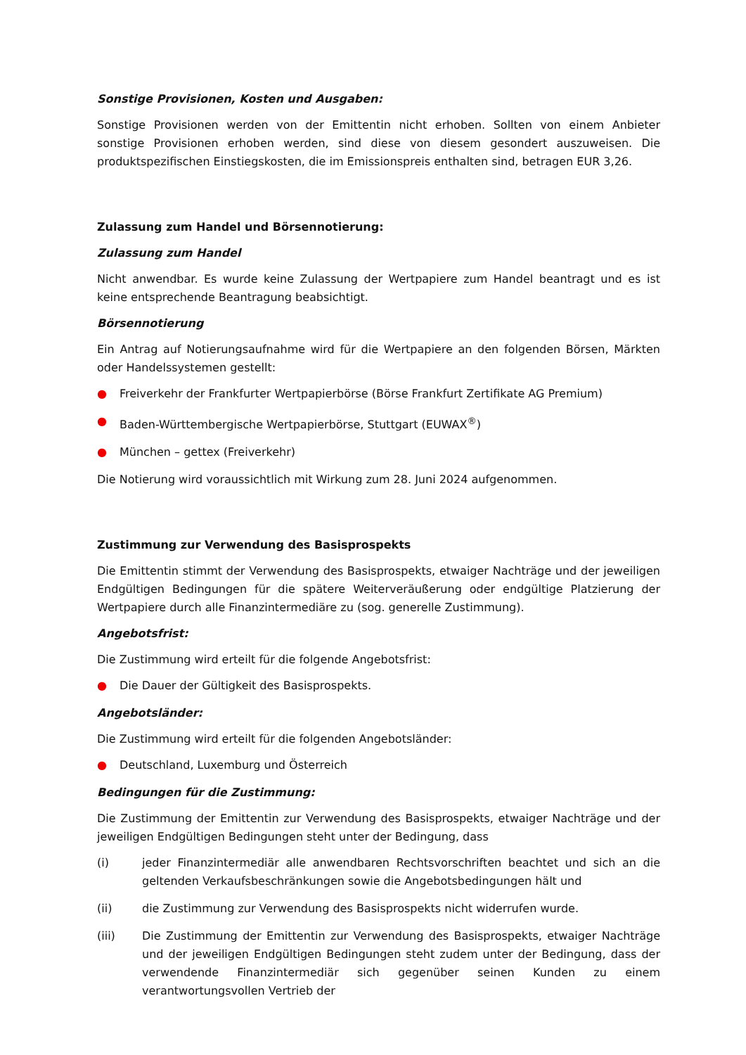Sonstige Provisionen, Kosten und Ausgaben:
Sonstige Provisionen werden von der Emittentin nicht erhoben. Sollten von einem Anbieter sonstige Provisionen erhoben werden, sind diese von diesem gesondert auszuweisen. Die produktspezifischen Einstiegskosten, die im Emissionspreis enthalten sind, betragen EUR 3,26.
Zulassung zum Handel und Börsennotierung:
Zulassung zum Handel
Nicht anwendbar. Es wurde keine Zulassung der Wertpapiere zum Handel beantragt und es ist keine entsprechende Beantragung beabsichtigt.
Börsennotierung
Ein Antrag auf Notierungsaufnahme wird für die Wertpapiere an den folgenden Börsen, Märkten oder Handelssystemen gestellt:
● Freiverkehr der Frankfurter Wertpapierbörse (Börse Frankfurt Zertifikate AG Premium)
● Baden-Württembergische Wertpapierbörse, Stuttgart (EUWAX<sup>®</sup>)
● München – gettex (Freiverkehr)
Die Notierung wird voraussichtlich mit Wirkung zum 28. Juni 2024 aufgenommen.
Zustimmung zur Verwendung des Basisprospekts
Die Emittentin stimmt der Verwendung des Basisprospekts, etwaiger Nachträge und der jeweiligen Endgültigen Bedingungen für die spätere Weiterveräußerung oder endgültige Platzierung der Wertpapiere durch alle Finanzintermediäre zu (sog. generelle Zustimmung).
Angebotsfrist:
Die Zustimmung wird erteilt für die folgende Angebotsfrist:
● Die Dauer der Gültigkeit des Basisprospekts.
Angebotsländer:
Die Zustimmung wird erteilt für die folgenden Angebotsländer:
● Deutschland, Luxemburg und Österreich
Bedingungen für die Zustimmung:
Die Zustimmung der Emittentin zur Verwendung des Basisprospekts, etwaiger Nachträge und der jeweiligen Endgültigen Bedingungen steht unter der Bedingung, dass
(i) jeder Finanzintermediär alle anwendbaren Rechtsvorschriften beachtet und sich an die geltenden Verkaufsbeschränkungen sowie die Angebotsbedingungen hält und
(ii) die Zustimmung zur Verwendung des Basisprospekts nicht widerrufen wurde.
(iii) Die Zustimmung der Emittentin zur Verwendung des Basisprospekts, etwaiger Nachträge und der jeweiligen Endgültigen Bedingungen steht zudem unter der Bedingung, dass der verwendende Finanzintermediär sich gegenüber seinen Kunden zu einem verantwortungsvollen Vertrieb der